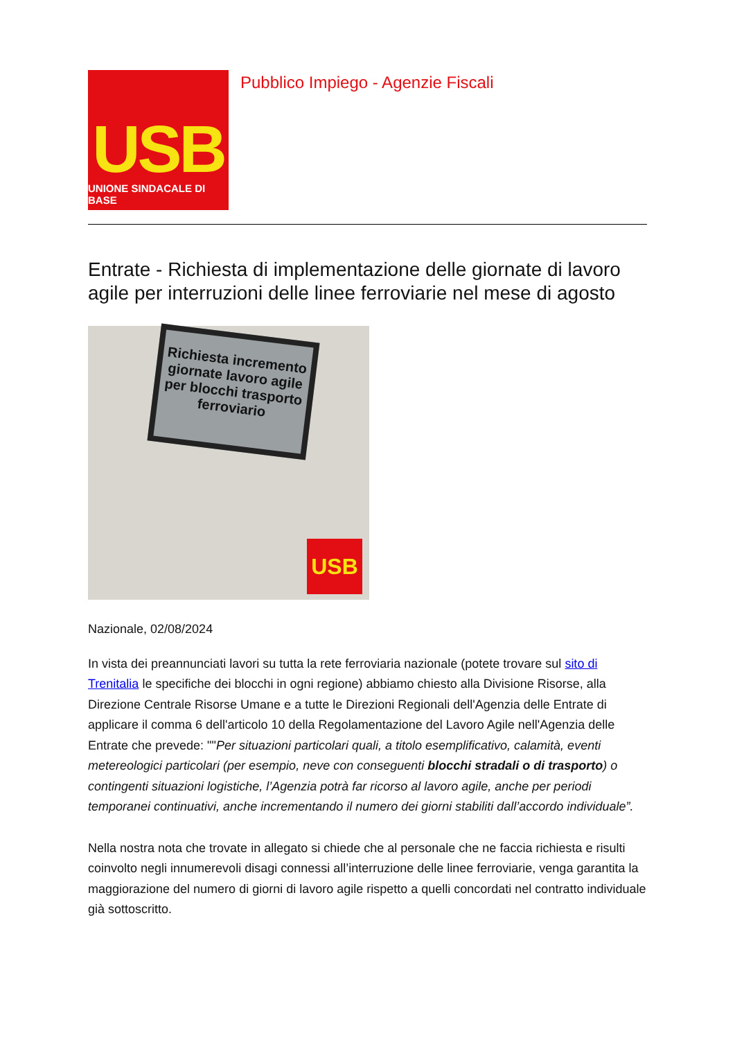USB
UNIONE SINDACALE DI BASE
Pubblico Impiego - Agenzie Fiscali
Entrate - Richiesta di implementazione delle giornate di lavoro agile per interruzioni delle linee ferroviarie nel mese di agosto
Richiesta incremento giornate lavoro agile per blocchi trasporto ferroviario
USB
Nazionale, 02/08/2024
In vista dei preannunciati lavori su tutta la rete ferroviaria nazionale (potete trovare sul sito di Trenitalia le specifiche dei blocchi in ogni regione) abbiamo chiesto alla Divisione Risorse, alla Direzione Centrale Risorse Umane e a tutte le Direzioni Regionali dell'Agenzia delle Entrate di applicare il comma 6 dell'articolo 10 della Regolamentazione del Lavoro Agile nell'Agenzia delle Entrate che prevede: ""Per situazioni particolari quali, a titolo esemplificativo, calamità, eventi metereologici particolari (per esempio, neve con conseguenti blocchi stradali o di trasporto) o contingenti situazioni logistiche, l’Agenzia potrà far ricorso al lavoro agile, anche per periodi temporanei continuativi, anche incrementando il numero dei giorni stabiliti dall’accordo individuale”.
Nella nostra nota che trovate in allegato si chiede che al personale che ne faccia richiesta e risulti coinvolto negli innumerevoli disagi connessi all’interruzione delle linee ferroviarie, venga garantita la maggiorazione del numero di giorni di lavoro agile rispetto a quelli concordati nel contratto individuale già sottoscritto.